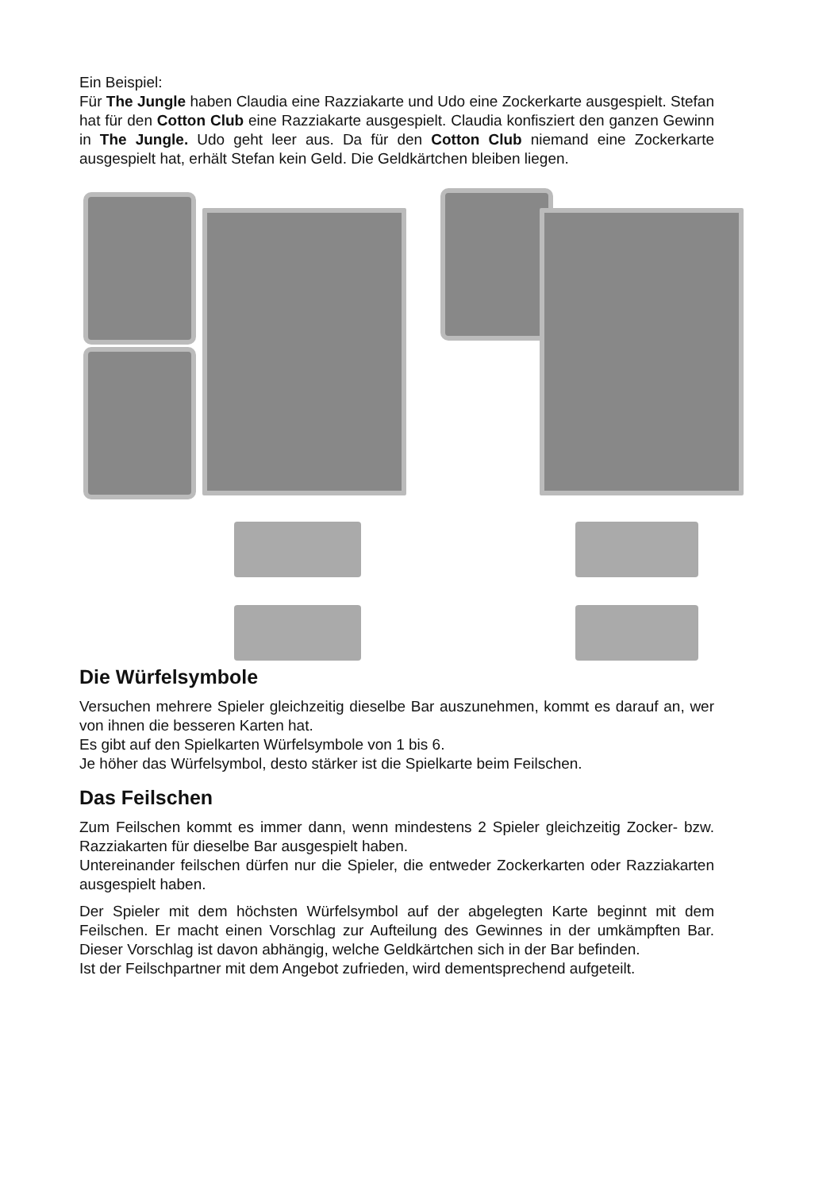Ein Beispiel:
Für The Jungle haben Claudia eine Razziakarte und Udo eine Zockerkarte ausgespielt. Stefan hat für den Cotton Club eine Razziakarte ausgespielt. Claudia konfisziert den ganzen Gewinn in The Jungle. Udo geht leer aus. Da für den Cotton Club niemand eine Zockerkarte ausgespielt hat, erhält Stefan kein Geld. Die Geldkärtchen bleiben liegen.
Die Würfelsymbole
Versuchen mehrere Spieler gleichzeitig dieselbe Bar auszunehmen, kommt es darauf an, wer von ihnen die besseren Karten hat.
Es gibt auf den Spielkarten Würfelsymbole von 1 bis 6.
Je höher das Würfelsymbol, desto stärker ist die Spielkarte beim Feilschen.
Das Feilschen
Zum Feilschen kommt es immer dann, wenn mindestens 2 Spieler gleichzeitig Zocker- bzw. Razziakarten für dieselbe Bar ausgespielt haben.
Untereinander feilschen dürfen nur die Spieler, die entweder Zockerkarten oder Razziakarten ausgespielt haben.
Der Spieler mit dem höchsten Würfelsymbol auf der abgelegten Karte beginnt mit dem Feilschen. Er macht einen Vorschlag zur Aufteilung des Gewinnes in der umkämpften Bar. Dieser Vorschlag ist davon abhängig, welche Geldkärtchen sich in der Bar befinden.
Ist der Feilschpartner mit dem Angebot zufrieden, wird dementsprechend aufgeteilt.